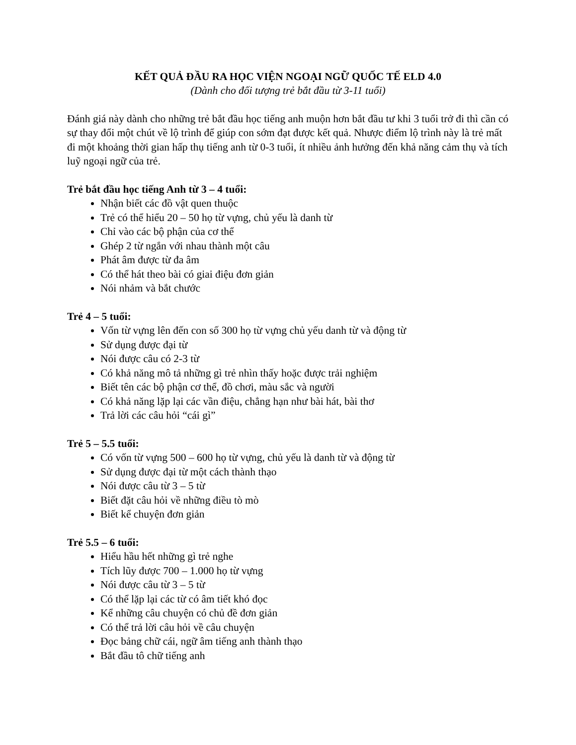KẾT QUẢ ĐẦU RA HỌC VIỆN NGOẠI NGỮ QUỐC TẾ ELD 4.0
(Dành cho đối tượng trẻ bắt đầu từ 3-11 tuổi)
Đánh giá này dành cho những trẻ bắt đầu học tiếng anh muộn hơn bắt đầu tư khi 3 tuổi trở đi thì cần có sự thay đổi một chút về lộ trình để giúp con sớm đạt được kết quả. Nhược điểm lộ trình này là trẻ mất đi một khoảng thời gian hấp thụ tiếng anh từ 0-3 tuổi, ít nhiều ảnh hưởng đến khả năng cảm thụ và tích luỹ ngoại ngữ của trẻ.
Trẻ bắt đầu học tiếng Anh từ 3 – 4 tuổi:
Nhận biết các đồ vật quen thuộc
Trẻ có thể hiểu 20 – 50 họ từ vựng, chủ yếu là danh từ
Chỉ vào các bộ phận của cơ thể
Ghép 2 từ ngắn với nhau thành một câu
Phát âm được từ đa âm
Có thể hát theo bài có giai điệu đơn giản
Nói nhảm và bắt chước
Trẻ 4 – 5 tuổi:
Vốn từ vựng lên đến con số 300 họ từ vựng chủ yếu danh từ và động từ
Sử dụng được đại từ
Nói được câu có 2-3 từ
Có khả năng mô tả những gì trẻ nhìn thấy hoặc được trải nghiệm
Biết tên các bộ phận cơ thể, đồ chơi, màu sắc và người
Có khả năng lặp lại các vần điệu, chẳng hạn như bài hát, bài thơ
Trả lời các câu hỏi “cái gì”
Trẻ 5 – 5.5 tuổi:
Có vốn từ vựng 500 – 600 họ từ vựng, chủ yếu là danh từ và động từ
Sử dụng được đại từ một cách thành thạo
Nói được câu từ 3 – 5 từ
Biết đặt câu hỏi về những điều tò mò
Biết kể chuyện đơn giản
Trẻ 5.5 – 6 tuổi:
Hiểu hầu hết những gì trẻ nghe
Tích lũy được 700 – 1.000 họ từ vựng
Nói được câu từ 3 – 5 từ
Có thể lặp lại các từ có âm tiết khó đọc
Kể những câu chuyện có chủ đề đơn giản
Có thể trả lời câu hỏi về câu chuyện
Đọc bảng chữ cái, ngữ âm tiếng anh thành thạo
Bắt đầu tô chữ tiếng anh